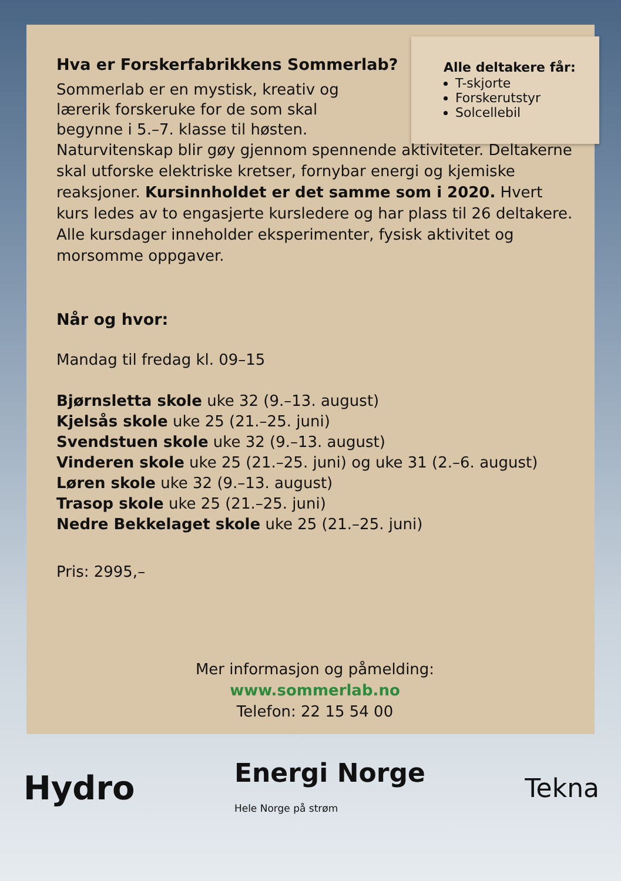Alle deltakere får:
T-skjorte
Forskerutstyr
Solcellebil
Hva er Forskerfabrikkens Sommerlab?
Sommerlab er en mystisk, kreativ og lærerik forskeruke for de som skal begynne i 5.–7. klasse til høsten.
Naturvitenskap blir gøy gjennom spennende aktiviteter. Deltakerne skal utforske elektriske kretser, fornybar energi og kjemiske reaksjoner. Kursinnholdet er det samme som i 2020. Hvert kurs ledes av to engasjerte kursledere og har plass til 26 deltakere. Alle kursdager inneholder eksperimenter, fysisk aktivitet og morsomme oppgaver.
Når og hvor:
Mandag til fredag kl. 09–15
Bjørnsletta skole uke 32 (9.–13. august)
Kjelsås skole uke 25 (21.–25. juni)
Svendstuen skole uke 32 (9.–13. august)
Vinderen skole uke 25 (21.–25. juni) og uke 31 (2.–6. august)
Løren skole uke 32 (9.–13. august)
Trasop skole uke 25 (21.–25. juni)
Nedre Bekkelaget skole uke 25 (21.–25. juni)
Pris: 2995,–
Mer informasjon og påmelding:
www.sommerlab.no
Telefon: 22 15 54 00
Hydro
Energi Norge
Hele Norge på strøm
Tekna